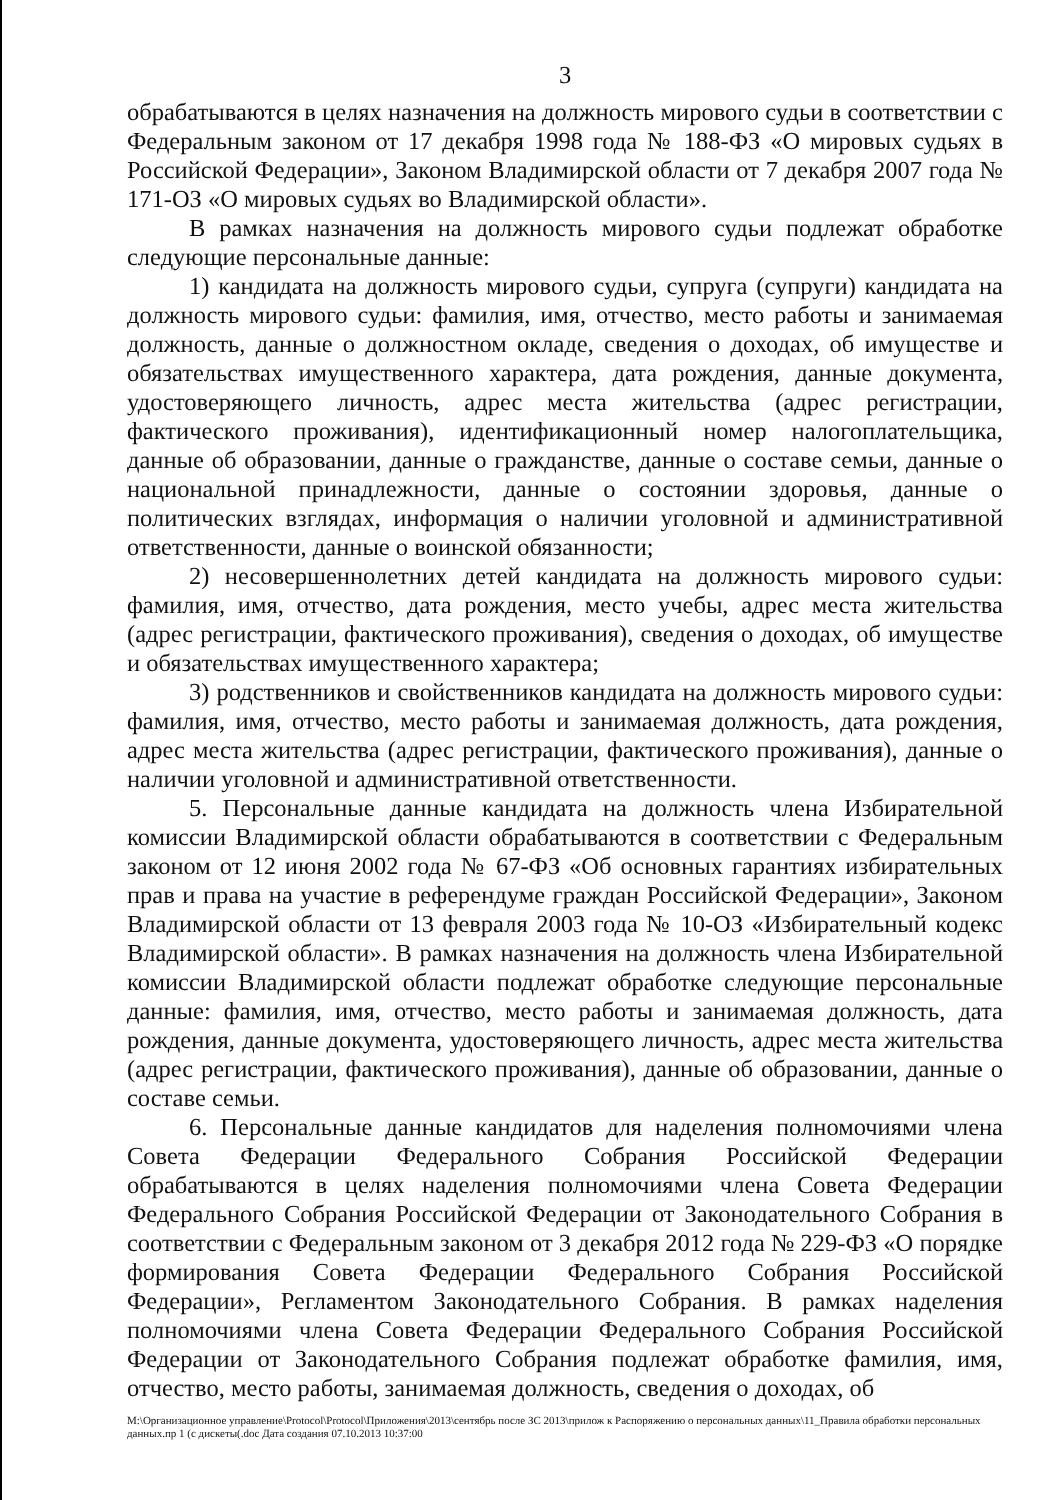3
обрабатываются в целях назначения на должность мирового судьи в соответствии с Федеральным законом от 17 декабря 1998 года № 188-ФЗ «О мировых судьях в Российской Федерации», Законом Владимирской области от 7 декабря 2007 года № 171-ОЗ «О мировых судьях во Владимирской области».
В рамках назначения на должность мирового судьи подлежат обработке следующие персональные данные:
1) кандидата на должность мирового судьи, супруга (супруги) кандидата на должность мирового судьи: фамилия, имя, отчество, место работы и занимаемая должность, данные о должностном окладе, сведения о доходах, об имуществе и обязательствах имущественного характера, дата рождения, данные документа, удостоверяющего личность, адрес места жительства (адрес регистрации, фактического проживания), идентификационный номер налогоплательщика, данные об образовании, данные о гражданстве, данные о составе семьи, данные о национальной принадлежности, данные о состоянии здоровья, данные о политических взглядах, информация о наличии уголовной и административной ответственности, данные о воинской обязанности;
2) несовершеннолетних детей кандидата на должность мирового судьи: фамилия, имя, отчество, дата рождения, место учебы, адрес места жительства (адрес регистрации, фактического проживания), сведения о доходах, об имуществе и обязательствах имущественного характера;
3) родственников и свойственников кандидата на должность мирового судьи: фамилия, имя, отчество, место работы и занимаемая должность, дата рождения, адрес места жительства (адрес регистрации, фактического проживания), данные о наличии уголовной и административной ответственности.
5. Персональные данные кандидата на должность члена Избирательной комиссии Владимирской области обрабатываются в соответствии с Федеральным законом от 12 июня 2002 года № 67-ФЗ «Об основных гарантиях избирательных прав и права на участие в референдуме граждан Российской Федерации», Законом Владимирской области от 13 февраля 2003 года № 10-ОЗ «Избирательный кодекс Владимирской области». В рамках назначения на должность члена Избирательной комиссии Владимирской области подлежат обработке следующие персональные данные: фамилия, имя, отчество, место работы и занимаемая должность, дата рождения, данные документа, удостоверяющего личность, адрес места жительства (адрес регистрации, фактического проживания), данные об образовании, данные о составе семьи.
6. Персональные данные кандидатов для наделения полномочиями члена Совета Федерации Федерального Собрания Российской Федерации обрабатываются в целях наделения полномочиями члена Совета Федерации Федерального Собрания Российской Федерации от Законодательного Собрания в соответствии с Федеральным законом от 3 декабря 2012 года № 229-ФЗ «О порядке формирования Совета Федерации Федерального Собрания Российской Федерации», Регламентом Законодательного Собрания. В рамках наделения полномочиями члена Совета Федерации Федерального Собрания Российской Федерации от Законодательного Собрания подлежат обработке фамилия, имя, отчество, место работы, занимаемая должность, сведения о доходах, об
M:\Организационное управление\Protocol\Protocol\Приложения\2013\сентябрь после ЗС 2013\прилож к Распоряжению о персональных данных\11_Правила обработки персональных данных.пр 1 (с дискеты(.doc Дата создания 07.10.2013 10:37:00